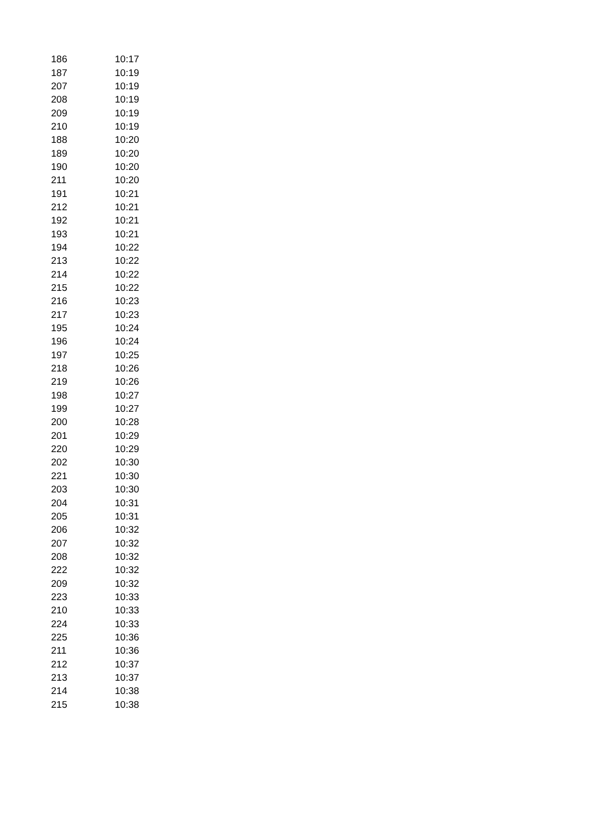| 186 | 10:17 |
| 187 | 10:19 |
| 207 | 10:19 |
| 208 | 10:19 |
| 209 | 10:19 |
| 210 | 10:19 |
| 188 | 10:20 |
| 189 | 10:20 |
| 190 | 10:20 |
| 211 | 10:20 |
| 191 | 10:21 |
| 212 | 10:21 |
| 192 | 10:21 |
| 193 | 10:21 |
| 194 | 10:22 |
| 213 | 10:22 |
| 214 | 10:22 |
| 215 | 10:22 |
| 216 | 10:23 |
| 217 | 10:23 |
| 195 | 10:24 |
| 196 | 10:24 |
| 197 | 10:25 |
| 218 | 10:26 |
| 219 | 10:26 |
| 198 | 10:27 |
| 199 | 10:27 |
| 200 | 10:28 |
| 201 | 10:29 |
| 220 | 10:29 |
| 202 | 10:30 |
| 221 | 10:30 |
| 203 | 10:30 |
| 204 | 10:31 |
| 205 | 10:31 |
| 206 | 10:32 |
| 207 | 10:32 |
| 208 | 10:32 |
| 222 | 10:32 |
| 209 | 10:32 |
| 223 | 10:33 |
| 210 | 10:33 |
| 224 | 10:33 |
| 225 | 10:36 |
| 211 | 10:36 |
| 212 | 10:37 |
| 213 | 10:37 |
| 214 | 10:38 |
| 215 | 10:38 |